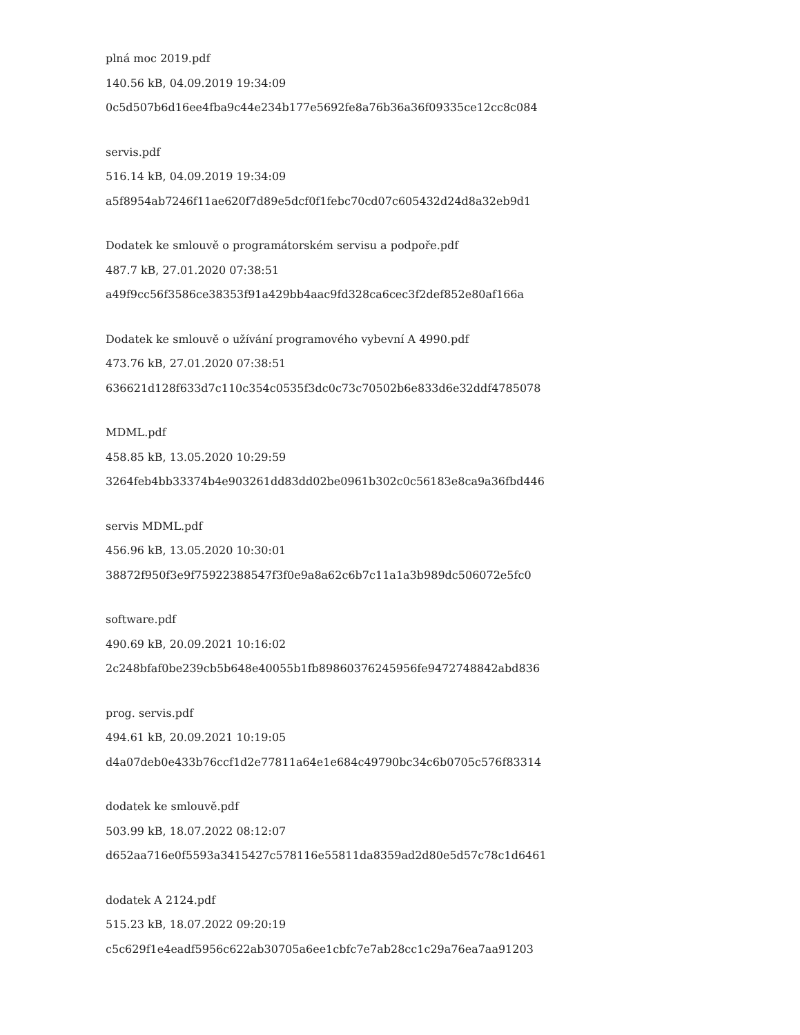plná moc 2019.pdf
140.56 kB, 04.09.2019 19:34:09
0c5d507b6d16ee4fba9c44e234b177e5692fe8a76b36a36f09335ce12cc8c084
servis.pdf
516.14 kB, 04.09.2019 19:34:09
a5f8954ab7246f11ae620f7d89e5dcf0f1febc70cd07c605432d24d8a32eb9d1
Dodatek ke smlouvě o programátorském servisu a podpoře.pdf
487.7 kB, 27.01.2020 07:38:51
a49f9cc56f3586ce38353f91a429bb4aac9fd328ca6cec3f2def852e80af166a
Dodatek ke smlouvě o užívání programového vybevní A 4990.pdf
473.76 kB, 27.01.2020 07:38:51
636621d128f633d7c110c354c0535f3dc0c73c70502b6e833d6e32ddf4785078
MDML.pdf
458.85 kB, 13.05.2020 10:29:59
3264feb4bb33374b4e903261dd83dd02be0961b302c0c56183e8ca9a36fbd446
servis MDML.pdf
456.96 kB, 13.05.2020 10:30:01
38872f950f3e9f75922388547f3f0e9a8a62c6b7c11a1a3b989dc506072e5fc0
software.pdf
490.69 kB, 20.09.2021 10:16:02
2c248bfaf0be239cb5b648e40055b1fb89860376245956fe9472748842abd836
prog. servis.pdf
494.61 kB, 20.09.2021 10:19:05
d4a07deb0e433b76ccf1d2e77811a64e1e684c49790bc34c6b0705c576f83314
dodatek ke smlouvě.pdf
503.99 kB, 18.07.2022 08:12:07
d652aa716e0f5593a3415427c578116e55811da8359ad2d80e5d57c78c1d6461
dodatek A 2124.pdf
515.23 kB, 18.07.2022 09:20:19
c5c629f1e4eadf5956c622ab30705a6ee1cbfc7e7ab28cc1c29a76ea7aa91203